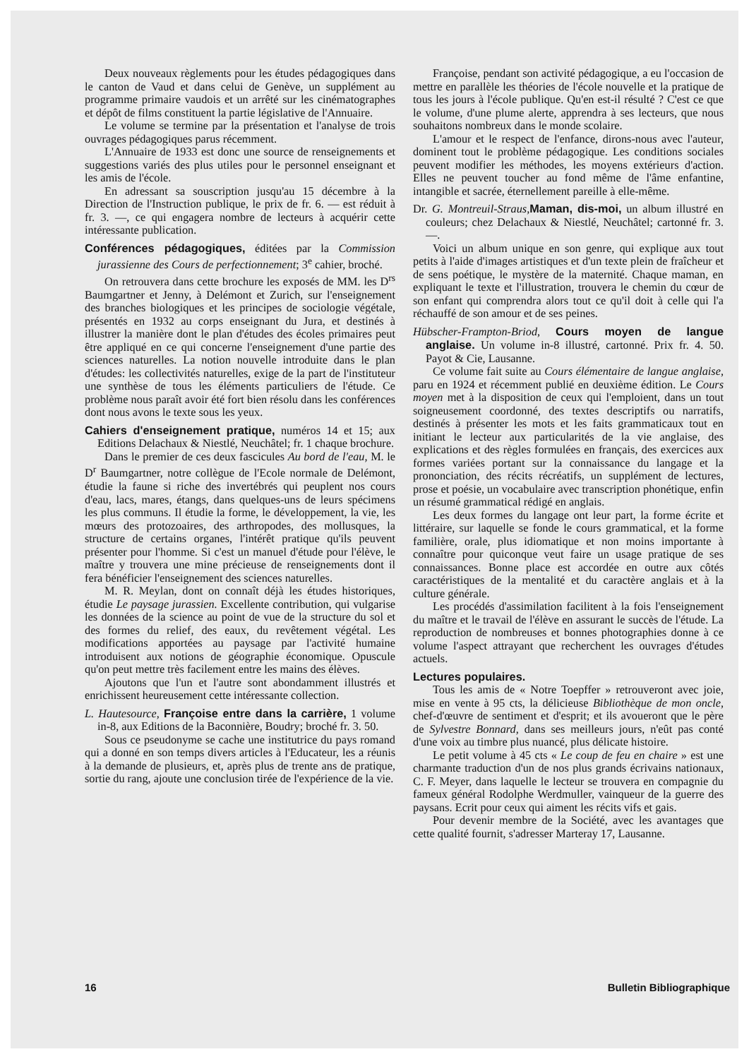Deux nouveaux règlements pour les études pédagogiques dans le canton de Vaud et dans celui de Genève, un supplément au programme primaire vaudois et un arrêté sur les cinématographes et dépôt de films constituent la partie législative de l'Annuaire.
Le volume se termine par la présentation et l'analyse de trois ouvrages pédagogiques parus récemment.
L'Annuaire de 1933 est donc une source de renseignements et suggestions variés des plus utiles pour le personnel enseignant et les amis de l'école.
En adressant sa souscription jusqu'au 15 décembre à la Direction de l'Instruction publique, le prix de fr. 6. — est réduit à fr. 3. —, ce qui engagera nombre de lecteurs à acquérir cette intéressante publication.
Conférences pédagogiques, éditées par la Commission jurassienne des Cours de perfectionnement; 3<sup>e</sup> cahier, broché.
On retrouvera dans cette brochure les exposés de MM. les D<sup>rs</sup> Baumgartner et Jenny, à Delémont et Zurich, sur l'enseignement des branches biologiques et les principes de sociologie végétale, présentés en 1932 au corps enseignant du Jura, et destinés à illustrer la manière dont le plan d'études des écoles primaires peut être appliqué en ce qui concerne l'enseignement d'une partie des sciences naturelles. La notion nouvelle introduite dans le plan d'études: les collectivités naturelles, exige de la part de l'instituteur une synthèse de tous les éléments particuliers de l'étude. Ce problème nous paraît avoir été fort bien résolu dans les conférences dont nous avons le texte sous les yeux.
Cahiers d'enseignement pratique, numéros 14 et 15; aux Editions Delachaux & Niestlé, Neuchâtel; fr. 1 chaque brochure.
Dans le premier de ces deux fascicules Au bord de l'eau, M. le D<sup>r</sup> Baumgartner, notre collègue de l'Ecole normale de Delémont, étudie la faune si riche des invertébrés qui peuplent nos cours d'eau, lacs, mares, étangs, dans quelques-uns de leurs spécimens les plus communs. Il étudie la forme, le développement, la vie, les mœurs des protozoaires, des arthropodes, des mollusques, la structure de certains organes, l'intérêt pratique qu'ils peuvent présenter pour l'homme. Si c'est un manuel d'étude pour l'élève, le maître y trouvera une mine précieuse de renseignements dont il fera bénéficier l'enseignement des sciences naturelles.
M. R. Meylan, dont on connaît déjà les études historiques, étudie Le paysage jurassien. Excellente contribution, qui vulgarise les données de la science au point de vue de la structure du sol et des formes du relief, des eaux, du revêtement végétal. Les modifications apportées au paysage par l'activité humaine introduisent aux notions de géographie économique. Opuscule qu'on peut mettre très facilement entre les mains des élèves.
Ajoutons que l'un et l'autre sont abondamment illustrés et enrichissent heureusement cette intéressante collection.
L. Hautesource, Françoise entre dans la carrière, 1 volume in-8, aux Editions de la Baconnière, Boudry; broché fr. 3. 50.
Sous ce pseudonyme se cache une institutrice du pays romand qui a donné en son temps divers articles à l'Educateur, les a réunis à la demande de plusieurs, et, après plus de trente ans de pratique, sortie du rang, ajoute une conclusion tirée de l'expérience de la vie.
Françoise, pendant son activité pédagogique, a eu l'occasion de mettre en parallèle les théories de l'école nouvelle et la pratique de tous les jours à l'école publique. Qu'en est-il résulté ? C'est ce que le volume, d'une plume alerte, apprendra à ses lecteurs, que nous souhaitons nombreux dans le monde scolaire.
L'amour et le respect de l'enfance, dirons-nous avec l'auteur, dominent tout le problème pédagogique. Les conditions sociales peuvent modifier les méthodes, les moyens extérieurs d'action. Elles ne peuvent toucher au fond même de l'âme enfantine, intangible et sacrée, éternellement pareille à elle-même.
Dr. G. Montreuil-Straus, Maman, dis-moi, un album illustré en couleurs; chez Delachaux & Niestlé, Neuchâtel; cartonné fr. 3. —.
Voici un album unique en son genre, qui explique aux tout petits à l'aide d'images artistiques et d'un texte plein de fraîcheur et de sens poétique, le mystère de la maternité. Chaque maman, en expliquant le texte et l'illustration, trouvera le chemin du cœur de son enfant qui comprendra alors tout ce qu'il doit à celle qui l'a réchauffé de son amour et de ses peines.
Hübscher-Frampton-Briod, Cours moyen de langue anglaise. Un volume in-8 illustré, cartonné. Prix fr. 4. 50. Payot & Cie, Lausanne.
Ce volume fait suite au Cours élémentaire de langue anglaise, paru en 1924 et récemment publié en deuxième édition. Le Cours moyen met à la disposition de ceux qui l'emploient, dans un tout soigneusement coordonné, des textes descriptifs ou narratifs, destinés à présenter les mots et les faits grammaticaux tout en initiant le lecteur aux particularités de la vie anglaise, des explications et des règles formulées en français, des exercices aux formes variées portant sur la connaissance du langage et la prononciation, des récits récréatifs, un supplément de lectures, prose et poésie, un vocabulaire avec transcription phonétique, enfin un résumé grammatical rédigé en anglais.
Les deux formes du langage ont leur part, la forme écrite et littéraire, sur laquelle se fonde le cours grammatical, et la forme familière, orale, plus idiomatique et non moins importante à connaître pour quiconque veut faire un usage pratique de ses connaissances. Bonne place est accordée en outre aux côtés caractéristiques de la mentalité et du caractère anglais et à la culture générale.
Les procédés d'assimilation facilitent à la fois l'enseignement du maître et le travail de l'élève en assurant le succès de l'étude. La reproduction de nombreuses et bonnes photographies donne à ce volume l'aspect attrayant que recherchent les ouvrages d'études actuels.
Lectures populaires.
Tous les amis de « Notre Toepffer » retrouveront avec joie, mise en vente à 95 cts, la délicieuse Bibliothèque de mon oncle, chef-d'œuvre de sentiment et d'esprit; et ils avoueront que le père de Sylvestre Bonnard, dans ses meilleurs jours, n'eût pas conté d'une voix au timbre plus nuancé, plus délicate histoire.
Le petit volume à 45 cts « Le coup de feu en chaire » est une charmante traduction d'un de nos plus grands écrivains nationaux, C. F. Meyer, dans laquelle le lecteur se trouvera en compagnie du fameux général Rodolphe Werdmuller, vainqueur de la guerre des paysans. Ecrit pour ceux qui aiment les récits vifs et gais.
Pour devenir membre de la Société, avec les avantages que cette qualité fournit, s'adresser Marteray 17, Lausanne.
16 Bulletin Bibliographique